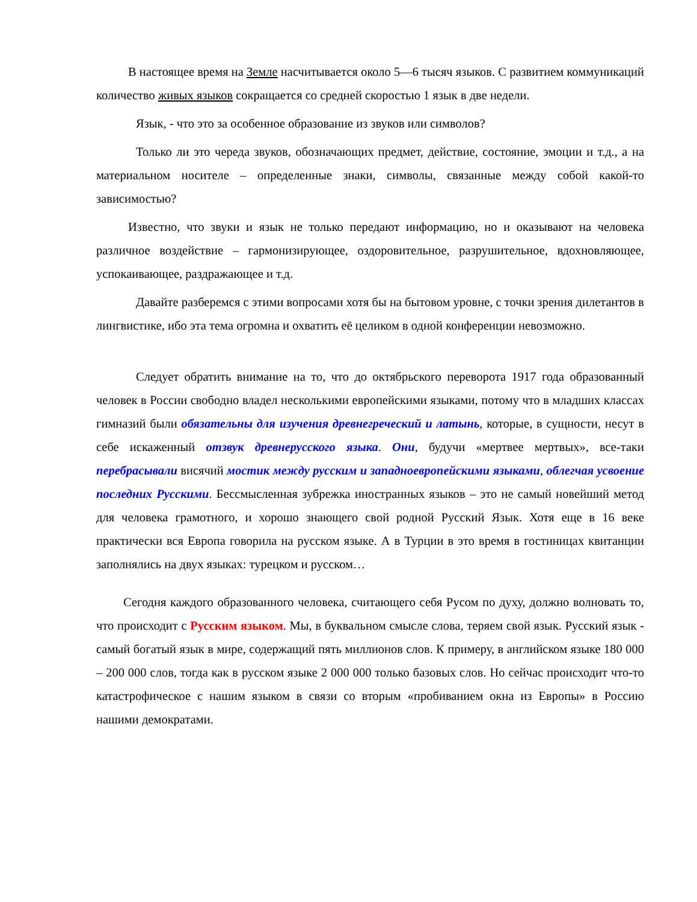В настоящее время на Земле насчитывается около 5—6 тысяч языков. С развитием коммуникаций количество живых языков сокращается со средней скоростью 1 язык в две недели.
Язык, - что это за особенное образование из звуков или символов?
Только ли это череда звуков, обозначающих предмет, действие, состояние, эмоции и т.д., а на материальном носителе – определенные знаки, символы, связанные между собой какой-то зависимостью?
Известно, что звуки и язык не только передают информацию, но и оказывают на человека различное воздействие – гармонизирующее, оздоровительное, разрушительное, вдохновляющее, успокаивающее, раздражающее и т.д.
Давайте разберемся с этими вопросами хотя бы на бытовом уровне, с точки зрения дилетантов в лингвистике, ибо эта тема огромна и охватить её целиком в одной конференции невозможно.
Следует обратить внимание на то, что до октябрьского переворота 1917 года образованный человек в России свободно владел несколькими европейскими языками, потому что в младших классах гимназий были обязательны для изучения древнегреческий и латынь, которые, в сущности, несут в себе искаженный отзвук древнерусского языка. Они, будучи «мертвее мертвых», все-таки перебрасывали висячий мостик между русским и западноевропейскими языками, облегчая усвоение последних Русскими. Бессмысленная зубрежка иностранных языков – это не самый новейший метод для человека грамотного, и хорошо знающего свой родной Русский Язык. Хотя еще в 16 веке практически вся Европа говорила на русском языке. А в Турции в это время в гостиницах квитанции заполнялись на двух языках: турецком и русском…
Сегодня каждого образованного человека, считающего себя Русом по духу, должно волновать то, что происходит с Русским языком. Мы, в буквальном смысле слова, теряем свой язык. Русский язык - самый богатый язык в мире, содержащий пять миллионов слов. К примеру, в английском языке 180 000 – 200 000 слов, тогда как в русском языке 2 000 000 только базовых слов. Но сейчас происходит что-то катастрофическое с нашим языком в связи со вторым «пробиванием окна из Европы» в Россию нашими демократами.